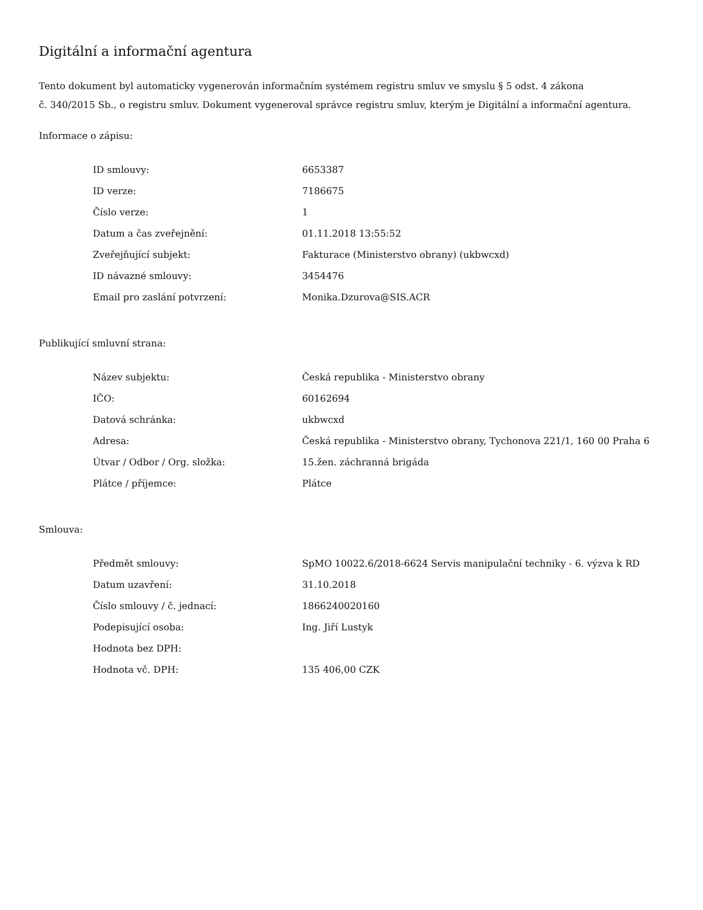Digitální a informační agentura
Tento dokument byl automaticky vygenerován informačním systémem registru smluv ve smyslu § 5 odst. 4 zákona
č. 340/2015 Sb., o registru smluv. Dokument vygeneroval správce registru smluv, kterým je Digitální a informační agentura.
Informace o zápisu:
| ID smlouvy: | 6653387 |
| ID verze: | 7186675 |
| Číslo verze: | 1 |
| Datum a čas zveřejnění: | 01.11.2018 13:55:52 |
| Zveřejňující subjekt: | Fakturace (Ministerstvo obrany) (ukbwcxd) |
| ID návazné smlouvy: | 3454476 |
| Email pro zaslání potvrzení: | Monika.Dzurova@SIS.ACR |
Publikující smluvní strana:
| Název subjektu: | Česká republika - Ministerstvo obrany |
| IČO: | 60162694 |
| Datová schránka: | ukbwcxd |
| Adresa: | Česká republika - Ministerstvo obrany, Tychonova 221/1, 160 00 Praha 6 |
| Útvar / Odbor / Org. složka: | 15.žen. záchranná brigáda |
| Plátce / příjemce: | Plátce |
Smlouva:
| Předmět smlouvy: | SpMO 10022.6/2018-6624 Servis manipulační techniky - 6. výzva k RD |
| Datum uzavření: | 31.10.2018 |
| Číslo smlouvy / č. jednací: | 1866240020160 |
| Podepisující osoba: | Ing. Jiří Lustyk |
| Hodnota bez DPH: | |
| Hodnota vč. DPH: | 135 406,00 CZK |